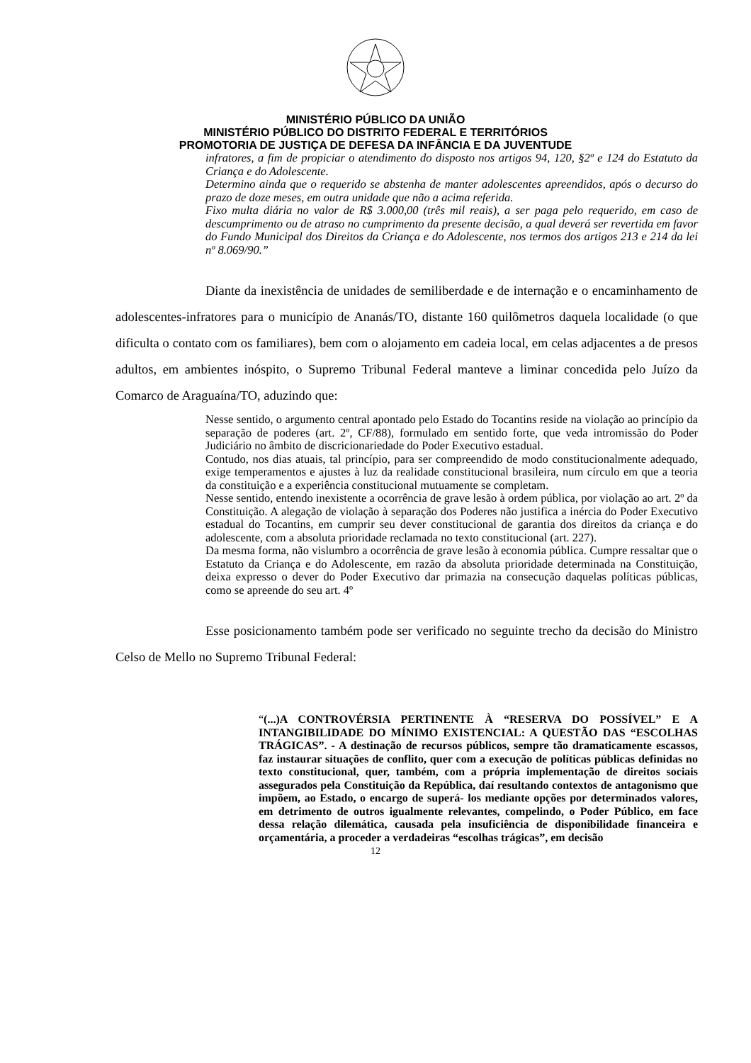MINISTÉRIO PÚBLICO DA UNIÃO
MINISTÉRIO PÚBLICO DO DISTRITO FEDERAL E TERRITÓRIOS
PROMOTORIA DE JUSTIÇA DE DEFESA DA INFÂNCIA E DA JUVENTUDE
infratores, a fim de propiciar o atendimento do disposto nos artigos 94, 120, §2º e 124 do Estatuto da Criança e do Adolescente.
Determino ainda que o requerido se abstenha de manter adolescentes apreendidos, após o decurso do prazo de doze meses, em outra unidade que não a acima referida.
Fixo multa diária no valor de R$ 3.000,00 (três mil reais), a ser paga pelo requerido, em caso de descumprimento ou de atraso no cumprimento da presente decisão, a qual deverá ser revertida em favor do Fundo Municipal dos Direitos da Criança e do Adolescente, nos termos dos artigos 213 e 214 da lei nº 8.069/90.”
Diante da inexistência de unidades de semiliberdade e de internação e o encaminhamento de adolescentes-infratores para o município de Ananás/TO, distante 160 quilômetros daquela localidade (o que dificulta o contato com os familiares), bem com o alojamento em cadeia local, em celas adjacentes a de presos adultos, em ambientes inóspito, o Supremo Tribunal Federal manteve a liminar concedida pelo Juízo da Comarco de Araguaína/TO, aduzindo que:
Nesse sentido, o argumento central apontado pelo Estado do Tocantins reside na violação ao princípio da separação de poderes (art. 2º, CF/88), formulado em sentido forte, que veda intromissão do Poder Judiciário no âmbito de discricionariedade do Poder Executivo estadual.
Contudo, nos dias atuais, tal princípio, para ser compreendido de modo constitucionalmente adequado, exige temperamentos e ajustes à luz da realidade constitucional brasileira, num círculo em que a teoria da constituição e a experiência constitucional mutuamente se completam.
Nesse sentido, entendo inexistente a ocorrência de grave lesão à ordem pública, por violação ao art. 2º da Constituição. A alegação de violação à separação dos Poderes não justifica a inércia do Poder Executivo estadual do Tocantins, em cumprir seu dever constitucional de garantia dos direitos da criança e do adolescente, com a absoluta prioridade reclamada no texto constitucional (art. 227).
Da mesma forma, não vislumbro a ocorrência de grave lesão à economia pública. Cumpre ressaltar que o Estatuto da Criança e do Adolescente, em razão da absoluta prioridade determinada na Constituição, deixa expresso o dever do Poder Executivo dar primazia na consecução daquelas políticas públicas, como se apreende do seu art. 4º
Esse posicionamento também pode ser verificado no seguinte trecho da decisão do Ministro Celso de Mello no Supremo Tribunal Federal:
“(...)A CONTROVÉRSIA PERTINENTE À “RESERVA DO POSSÍVEL” E A INTANGIBILIDADE DO MÍNIMO EXISTENCIAL: A QUESTÃO DAS “ESCOLHAS TRÁGICAS”. - A destinação de recursos públicos, sempre tão dramaticamente escassos, faz instaurar situações de conflito, quer com a execução de políticas públicas definidas no texto constitucional, quer, também, com a própria implementação de direitos sociais assegurados pela Constituição da República, daí resultando contextos de antagonismo que impõem, ao Estado, o encargo de superá- los mediante opções por determinados valores, em detrimento de outros igualmente relevantes, compelindo, o Poder Público, em face dessa relação dilemática, causada pela insuficiência de disponibilidade financeira e orçamentária, a proceder a verdadeiras “escolhas trágicas”, em decisão
12